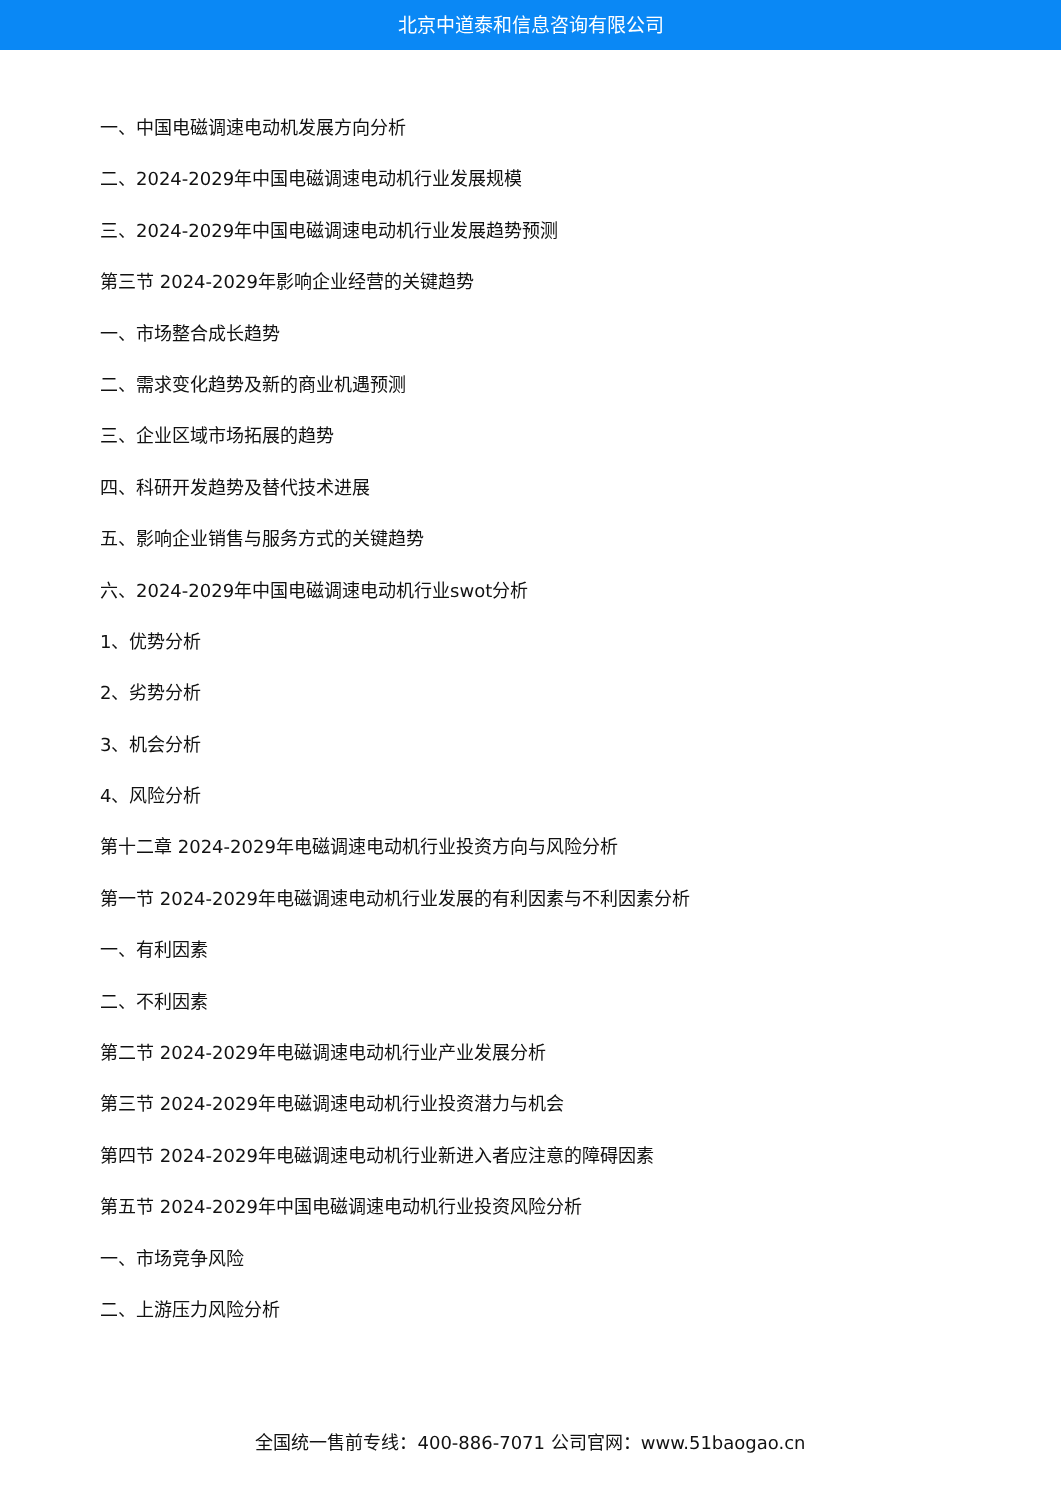北京中道泰和信息咨询有限公司
一、中国电磁调速电动机发展方向分析
二、2024-2029年中国电磁调速电动机行业发展规模
三、2024-2029年中国电磁调速电动机行业发展趋势预测
第三节 2024-2029年影响企业经营的关键趋势
一、市场整合成长趋势
二、需求变化趋势及新的商业机遇预测
三、企业区域市场拓展的趋势
四、科研开发趋势及替代技术进展
五、影响企业销售与服务方式的关键趋势
六、2024-2029年中国电磁调速电动机行业swot分析
1、优势分析
2、劣势分析
3、机会分析
4、风险分析
第十二章 2024-2029年电磁调速电动机行业投资方向与风险分析
第一节 2024-2029年电磁调速电动机行业发展的有利因素与不利因素分析
一、有利因素
二、不利因素
第二节 2024-2029年电磁调速电动机行业产业发展分析
第三节 2024-2029年电磁调速电动机行业投资潜力与机会
第四节 2024-2029年电磁调速电动机行业新进入者应注意的障碍因素
第五节 2024-2029年中国电磁调速电动机行业投资风险分析
一、市场竞争风险
二、上游压力风险分析
全国统一售前专线：400-886-7071 公司官网：www.51baogao.cn